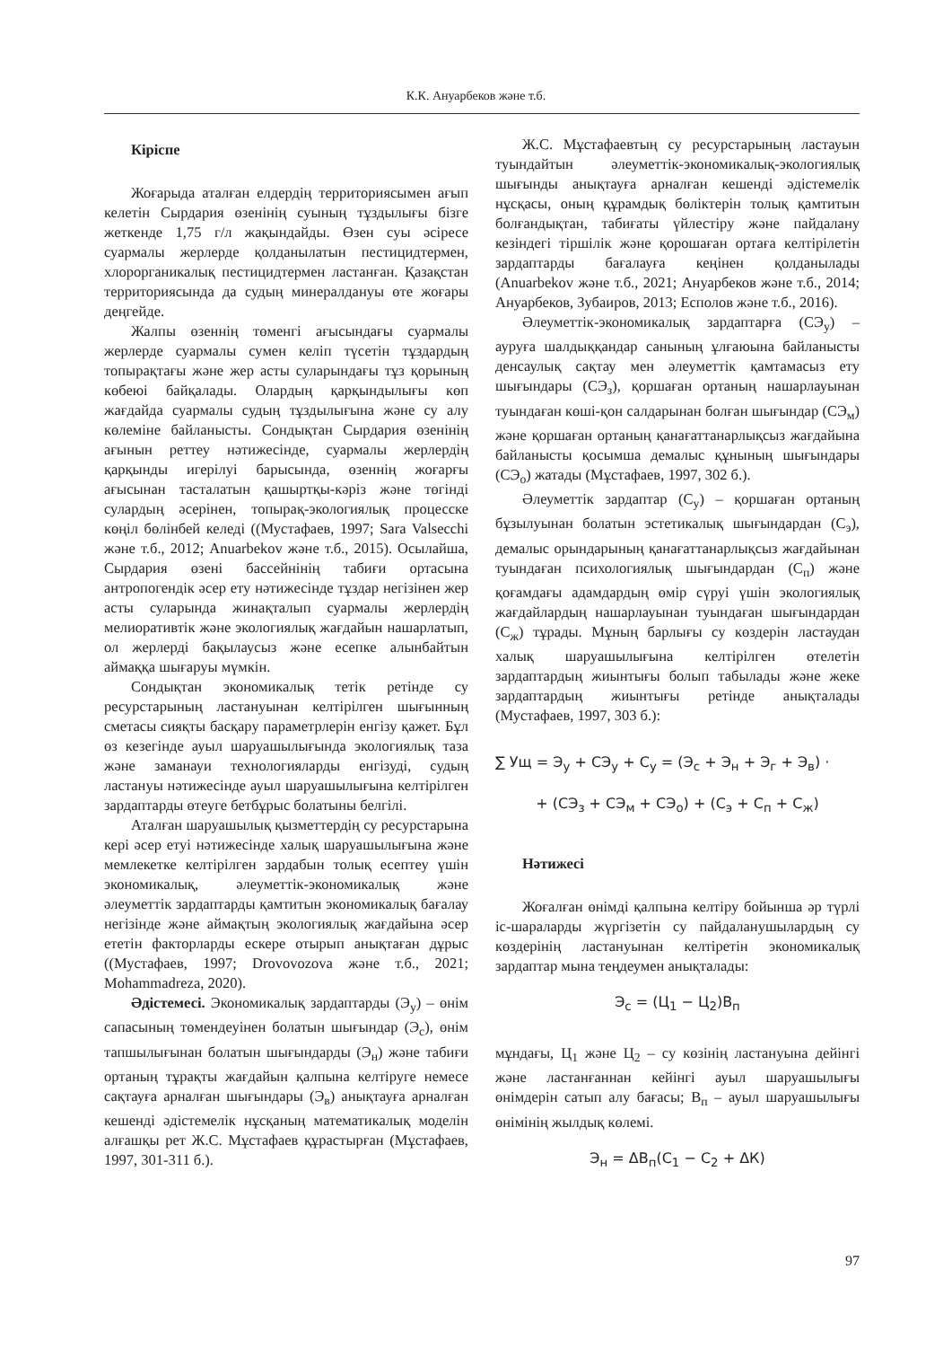К.К. Ануарбеков және т.б.
Кіріспе
Жоғарыда аталған елдердің территориясымен ағып келетін Сырдария өзенінің суының тұздылығы бізге жеткенде 1,75 г/л жақындайды. Өзен суы әсіресе суармалы жерлерде қолданылатын пестицидтермен, хлорорганикалық пестицидтермен ластанған. Қазақстан территориясында да судың минералдануы өте жоғары деңгейде.
Жалпы өзеннің төменгі ағысындағы суармалы жерлерде суармалы сумен келіп түсетін тұздардың топырақтағы және жер асты суларындағы тұз қорының көбеюі байқалады. Олардың қарқындылығы көп жағдайда суармалы судың тұздылығына және су алу көлеміне байланысты. Сондықтан Сырдария өзенінің ағынын реттеу нәтижесінде, суармалы жерлердің қарқынды игерілуі барысында, өзеннің жоғарғы ағысынан тасталатын қашыртқы-кәріз және төгінді сулардың әсерінен, топырақ-экологиялық процесске көңіл бөлінбей келеді ((Мустафаев, 1997; Sara Valsecchi және т.б., 2012; Anuarbekov және т.б., 2015). Осылайша, Сырдария өзені бассейнінің табиғи ортасына антропогендік әсер ету нәтижесінде тұздар негізінен жер асты суларында жинақталып суармалы жерлердің мелиоративтік және экологиялық жағдайын нашарлатып, ол жерлерді бақылаусыз және есепке алынбайтын аймаққа шығаруы мүмкін.
Сондықтан экономикалық тетік ретінде су ресурстарының ластануынан келтірілген шығынның сметасы сияқты басқару параметрлерін енгізу қажет. Бұл өз кезегінде ауыл шаруашылығында экологиялық таза және заманауи технологияларды енгізуді, судың ластануы нәтижесінде ауыл шаруашылығына келтірілген зардаптарды өтеуге бетбұрыс болатыны белгілі.
Аталған шаруашылық қызметтердің су ресурстарына кері әсер етуі нәтижесінде халық шаруашылығына және мемлекетке келтірілген зардабын толық есептеу үшін экономикалық, әлеуметтік-экономикалық және әлеуметтік зардаптарды қамтитын экономикалық бағалау негізінде және аймақтың экологиялық жағдайына әсер ететін факторларды ескере отырып анықтаған дұрыс ((Мустафаев, 1997; Drovovozova және т.б., 2021; Mohammadreza, 2020).
Әдістемесі. Экономикалық зардаптарды (Э<sub>у</sub>) – өнім сапасының төмендеуінен болатын шығындар (Э<sub>с</sub>), өнім тапшылығынан болатын шығындарды (Э<sub>н</sub>) және табиғи ортаның тұрақты жағдайын қалпына келтіруге немесе сақтауға арналған шығындары (Э<sub>в</sub>) анықтауға арналған кешенді әдістемелік нұсқаның математикалық моделін алғашқы рет Ж.С. Мұстафаев құрастырған (Мұстафаев, 1997, 301-311 б.).
Ж.С. Мұстафаевтың су ресурстарының ластауын туындайтын әлеуметтік-экономикалық-экологиялық шығынды анықтауға арналған кешенді әдістемелік нұсқасы, оның құрамдық бөліктерін толық қамтитын болғандықтан, табиғаты үйлестіру және пайдалану кезіндегі тіршілік және қорошаған ортаға келтірілетін зардаптарды бағалауға кеңінен қолданылады (Anuarbekov және т.б., 2021; Ануарбеков және т.б., 2014; Ануарбеков, Зубаиров, 2013; Есполов және т.б., 2016).
Әлеуметтік-экономикалық зардаптарға (СЭ<sub>у</sub>) – ауруға шалдыққандар санының ұлғаюына байланысты денсаулық сақтау мен әлеуметтік қамтамасыз ету шығындары (СЭ<sub>з</sub>), қоршаған ортаның нашарлауынан туындаған көші-қон салдарынан болған шығындар (СЭ<sub>м</sub>) және қоршаған ортаның қанағаттанарлықсыз жағдайына байланысты қосымша демалыс құнының шығындары (СЭ<sub>о</sub>) жатады (Мұстафаев, 1997, 302 б.).
Әлеуметтік зардаптар (С<sub>у</sub>) – қоршаған ортаның бұзылуынан болатын эстетикалық шығындардан (С<sub>э</sub>), демалыс орындарының қанағаттанарлықсыз жағдайынан туындаған психологиялық шығындардан (С<sub>п</sub>) және қоғамдағы адамдардың өмір сүруі үшін экологиялық жағдайлардың нашарлауынан туындаған шығындардан (С<sub>ж</sub>) тұрады. Мұның барлығы су көздерін ластаудан халық шаруашылығына келтірілген өтелетін зардаптардың жиынтығы болып табылады және жеке зардаптардың жиынтығы ретінде анықталады (Мустафаев, 1997, 303 б.):
∑ Ущ = Э<sub>у</sub> + СЭ<sub>у</sub> + С<sub>у</sub> = (Э<sub>с</sub> + Э<sub>н</sub> + Э<sub>г</sub> + Э<sub>в</sub>) ·
+ (СЭ<sub>з</sub> + СЭ<sub>м</sub> + СЭ<sub>о</sub>) + (С<sub>э</sub> + С<sub>п</sub> + С<sub>ж</sub>)
Нәтижесі
Жоғалған өнімді қалпына келтіру бойынша әр түрлі іс-шараларды жүргізетін су пайдаланушылардың су көздерінің ластануынан келтіретін экономикалық зардаптар мына теңдеумен анықталады:
Э<sub>с</sub> = (Ц<sub>1</sub> − Ц<sub>2</sub>)В<sub>п</sub>
мұндағы, Ц<sub>1</sub> және Ц<sub>2</sub> – су көзінің ластануына дейінгі және ластанғаннан кейінгі ауыл шаруашылығы өнімдерін сатып алу бағасы; В<sub>п</sub> – ауыл шаруашылығы өнімінің жылдық көлемі.
Э<sub>н</sub> = ΔВ<sub>п</sub>(С<sub>1</sub> − С<sub>2</sub> + ΔК)
97